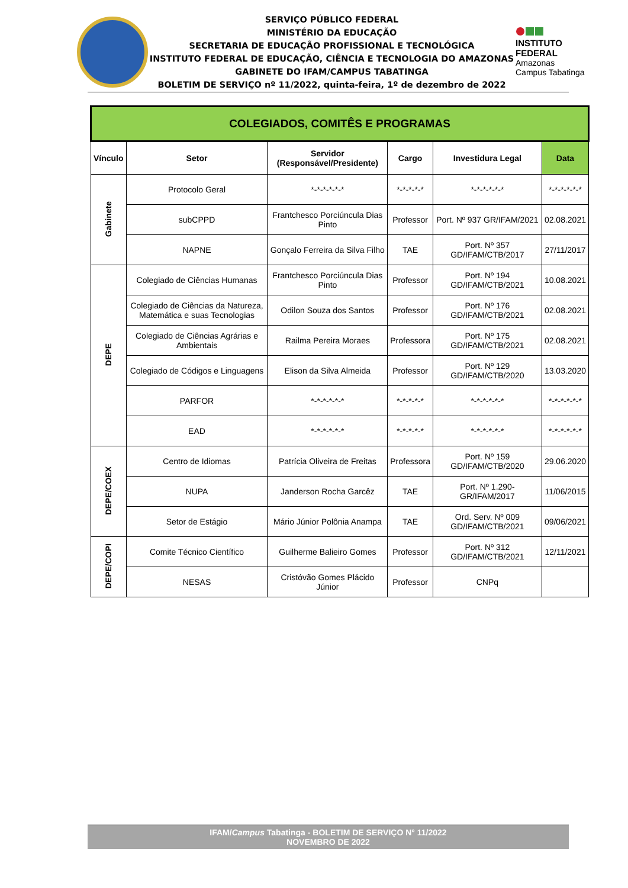SERVIÇO PÚBLICO FEDERAL
MINISTÉRIO DA EDUCAÇÃO
SECRETARIA DE EDUCAÇÃO PROFISSIONAL E TECNOLÓGICA
INSTITUTO FEDERAL DE EDUCAÇÃO, CIÊNCIA E TECNOLOGIA DO AMAZONAS
GABINETE DO IFAM/CAMPUS TABATINGA
BOLETIM DE SERVIÇO nº 11/2022, quinta-feira, 1º de dezembro de 2022
INSTITUTO FEDERAL
Amazonas
Campus Tabatinga
| COLEGIADOS, COMITÊS E PROGRAMAS | | | | | |
| --- | --- | --- | --- | --- | --- |
| Vínculo | Setor | Servidor (Responsável/Presidente) | Cargo | Investidura Legal | Data |
| Gabinete | Protocolo Geral | *-*-*-*-*-* | *-*-*-*-* | *-*-*-*-*-* | *-*-*-*-*-* |
| | subCPPD | Frantchesco Porciúncula Dias Pinto | Professor | Port. Nº 937 GR/IFAM/2021 | 02.08.2021 |
| | NAPNE | Gonçalo Ferreira da Silva Filho | TAE | Port. Nº 357 GD/IFAM/CTB/2017 | 27/11/2017 |
| DEPE | Colegiado de Ciências Humanas | Frantchesco Porciúncula Dias Pinto | Professor | Port. Nº 194 GD/IFAM/CTB/2021 | 10.08.2021 |
| | Colegiado de Ciências da Natureza, Matemática e suas Tecnologias | Odilon Souza dos Santos | Professor | Port. Nº 176 GD/IFAM/CTB/2021 | 02.08.2021 |
| | Colegiado de Ciências Agrárias e Ambientais | Railma Pereira Moraes | Professora | Port. Nº 175 GD/IFAM/CTB/2021 | 02.08.2021 |
| | Colegiado de Códigos e Linguagens | Elison da Silva Almeida | Professor | Port. Nº 129 GD/IFAM/CTB/2020 | 13.03.2020 |
| | PARFOR | *-*-*-*-*-* | *-*-*-*-* | *-*-*-*-*-* | *-*-*-*-*-* |
| | EAD | *-*-*-*-*-* | *-*-*-*-* | *-*-*-*-*-* | *-*-*-*-*-* |
| DEPE/COEX | Centro de Idiomas | Patrícia Oliveira de Freitas | Professora | Port. Nº 159 GD/IFAM/CTB/2020 | 29.06.2020 |
| | NUPA | Janderson Rocha Garcêz | TAE | Port. Nº 1.290-GR/IFAM/2017 | 11/06/2015 |
| | Setor de Estágio | Mário Júnior Polônia Anampa | TAE | Ord. Serv. Nº 009 GD/IFAM/CTB/2021 | 09/06/2021 |
| DEPE/COPI | Comite Técnico Científico | Guilherme Balieiro Gomes | Professor | Port. Nº 312 GD/IFAM/CTB/2021 | 12/11/2021 |
| | NESAS | Cristóvão Gomes Plácido Júnior | Professor | CNPq | |
IFAM/Campus Tabatinga - BOLETIM DE SERVIÇO N° 11/2022
NOVEMBRO DE 2022